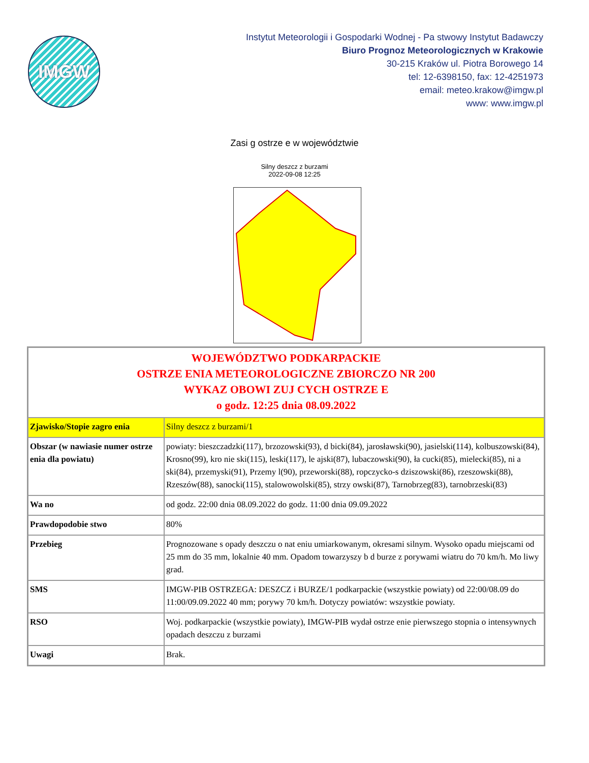IMGW
Instytut Meteorologii i Gospodarki Wodnej - Pa stwowy Instytut Badawczy
Biuro Prognoz Meteorologicznych w Krakowie
30-215 Kraków ul. Piotra Borowego 14
tel: 12-6398150, fax: 12-4251973
email: meteo.krakow@imgw.pl
www: www.imgw.pl
Zasi g ostrze e w województwie
Silny deszcz z burzami
2022-09-08 12:25
| WOJEWÓDZTWO PODKARPACKIE OSTRZE ENIA METEOROLOGICZNE ZBIORCZO NR 200 WYKAZ OBOWI ZUJ CYCH OSTRZE E o godz. 12:25 dnia 08.09.2022 | |
| Zjawisko/Stopie zagro enia | Silny deszcz z burzami/1 |
| Obszar (w nawiasie numer ostrze enia dla powiatu) | powiaty: bieszczadzki(117), brzozowski(93), d bicki(84), jarosławski(90), jasielski(114), kolbuszowski(84), Krosno(99), kro nie ski(115), leski(117), le ajski(87), lubaczowski(90), ła cucki(85), mielecki(85), ni a ski(84), przemyski(91), Przemy l(90), przeworski(88), ropczycko-s dziszowski(86), rzeszowski(88), Rzeszów(88), sanocki(115), stalowowolski(85), strzy owski(87), Tarnobrzeg(83), tarnobrzeski(83) |
| Wa no | od godz. 22:00 dnia 08.09.2022 do godz. 11:00 dnia 09.09.2022 |
| Prawdopodobie stwo | 80% |
| Przebieg | Prognozowane s opady deszczu o nat eniu umiarkowanym, okresami silnym. Wysoko opadu miejscami od 25 mm do 35 mm, lokalnie 40 mm. Opadom towarzyszy b d burze z porywami wiatru do 70 km/h. Mo liwy grad. |
| SMS | IMGW-PIB OSTRZEGA: DESZCZ i BURZE/1 podkarpackie (wszystkie powiaty) od 22:00/08.09 do 11:00/09.09.2022 40 mm; porywy 70 km/h. Dotyczy powiatów: wszystkie powiaty. |
| RSO | Woj. podkarpackie (wszystkie powiaty), IMGW-PIB wydał ostrze enie pierwszego stopnia o intensywnych opadach deszczu z burzami |
| Uwagi | Brak. |